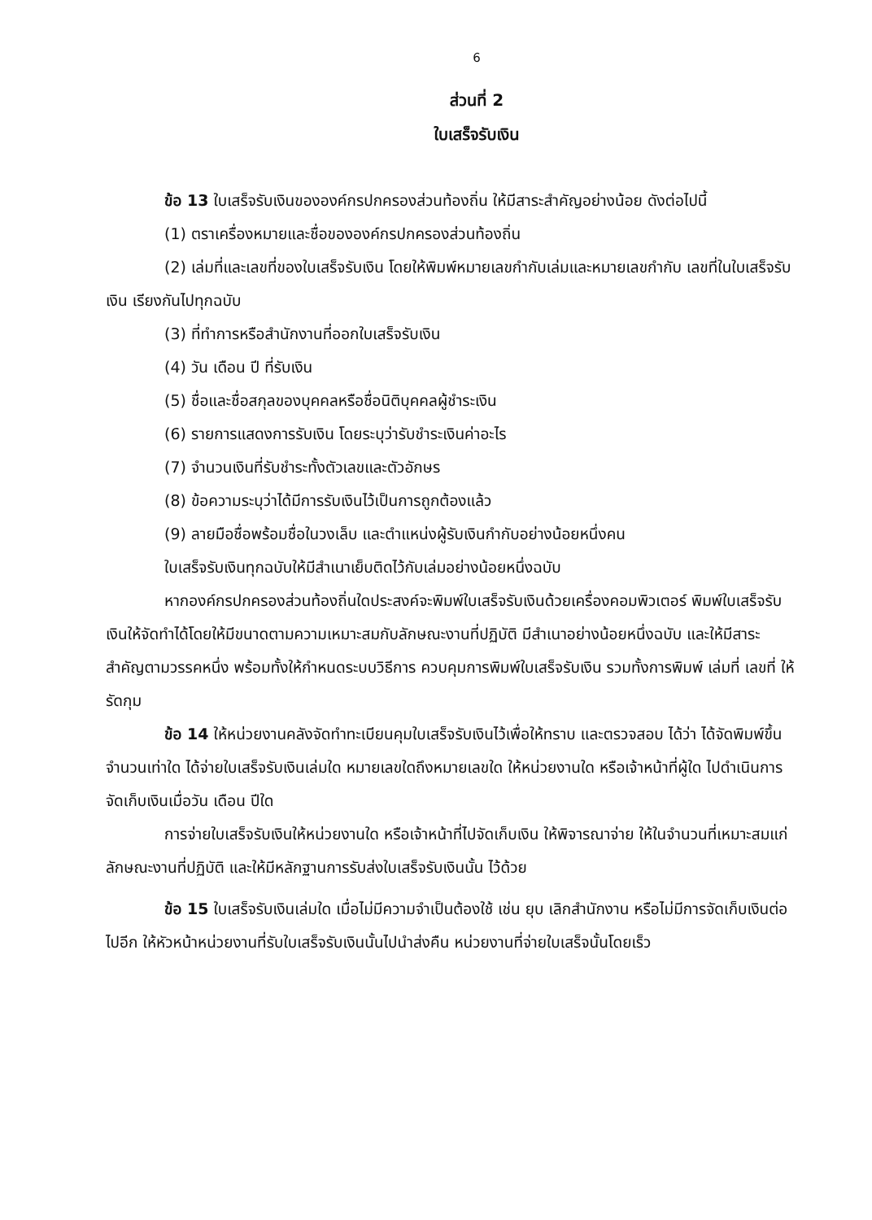6
ส่วนที่ 2
ใบเสร็จรับเงิน
ข้อ 13 ใบเสร็จรับเงินขององค์กรปกครองส่วนท้องถิ่น ให้มีสาระสำคัญอย่างน้อย ดังต่อไปนี้
(1) ตราเครื่องหมายและชื่อขององค์กรปกครองส่วนท้องถิ่น
(2) เล่มที่และเลขที่ของใบเสร็จรับเงิน โดยให้พิมพ์หมายเลขกำกับเล่มและหมายเลขกำกับ เลขที่ในใบเสร็จรับเงิน เรียงกันไปทุกฉบับ
(3) ที่ทำการหรือสำนักงานที่ออกใบเสร็จรับเงิน
(4) วัน เดือน ปี ที่รับเงิน
(5) ชื่อและชื่อสกุลของบุคคลหรือชื่อนิติบุคคลผู้ชำระเงิน
(6) รายการแสดงการรับเงิน โดยระบุว่ารับชำระเงินค่าอะไร
(7) จำนวนเงินที่รับชำระทั้งตัวเลขและตัวอักษร
(8) ข้อความระบุว่าได้มีการรับเงินไว้เป็นการถูกต้องแล้ว
(9) ลายมือชื่อพร้อมชื่อในวงเล็บ และตำแหน่งผู้รับเงินกำกับอย่างน้อยหนึ่งคน
ใบเสร็จรับเงินทุกฉบับให้มีสำเนาเย็บติดไว้กับเล่มอย่างน้อยหนึ่งฉบับ
หากองค์กรปกครองส่วนท้องถิ่นใดประสงค์จะพิมพ์ใบเสร็จรับเงินด้วยเครื่องคอมพิวเตอร์ พิมพ์ใบเสร็จรับเงินให้จัดทำได้โดยให้มีขนาดตามความเหมาะสมกับลักษณะงานที่ปฏิบัติ มีสำเนาอย่างน้อยหนึ่งฉบับ และให้มีสาระสำคัญตามวรรคหนึ่ง พร้อมทั้งให้กำหนดระบบวิธีการ ควบคุมการพิมพ์ใบเสร็จรับเงิน รวมทั้งการพิมพ์ เล่มที่ เลขที่ ให้รัดกุม
ข้อ 14 ให้หน่วยงานคลังจัดทำทะเบียนคุมใบเสร็จรับเงินไว้เพื่อให้ทราบ และตรวจสอบ ได้ว่า ได้จัดพิมพ์ขึ้นจำนวนเท่าใด ได้จ่ายใบเสร็จรับเงินเล่มใด หมายเลขใดถึงหมายเลขใด ให้หน่วยงานใด หรือเจ้าหน้าที่ผู้ใด ไปดำเนินการจัดเก็บเงินเมื่อวัน เดือน ปีใด
การจ่ายใบเสร็จรับเงินให้หน่วยงานใด หรือเจ้าหน้าที่ไปจัดเก็บเงิน ให้พิจารณาจ่าย ให้ในจำนวนที่เหมาะสมแก่ลักษณะงานที่ปฏิบัติ และให้มีหลักฐานการรับส่งใบเสร็จรับเงินนั้น ไว้ด้วย
ข้อ 15 ใบเสร็จรับเงินเล่มใด เมื่อไม่มีความจำเป็นต้องใช้ เช่น ยุบ เลิกสำนักงาน หรือไม่มีการจัดเก็บเงินต่อไปอีก ให้หัวหน้าหน่วยงานที่รับใบเสร็จรับเงินนั้นไปนำส่งคืน หน่วยงานที่จ่ายใบเสร็จนั้นโดยเร็ว